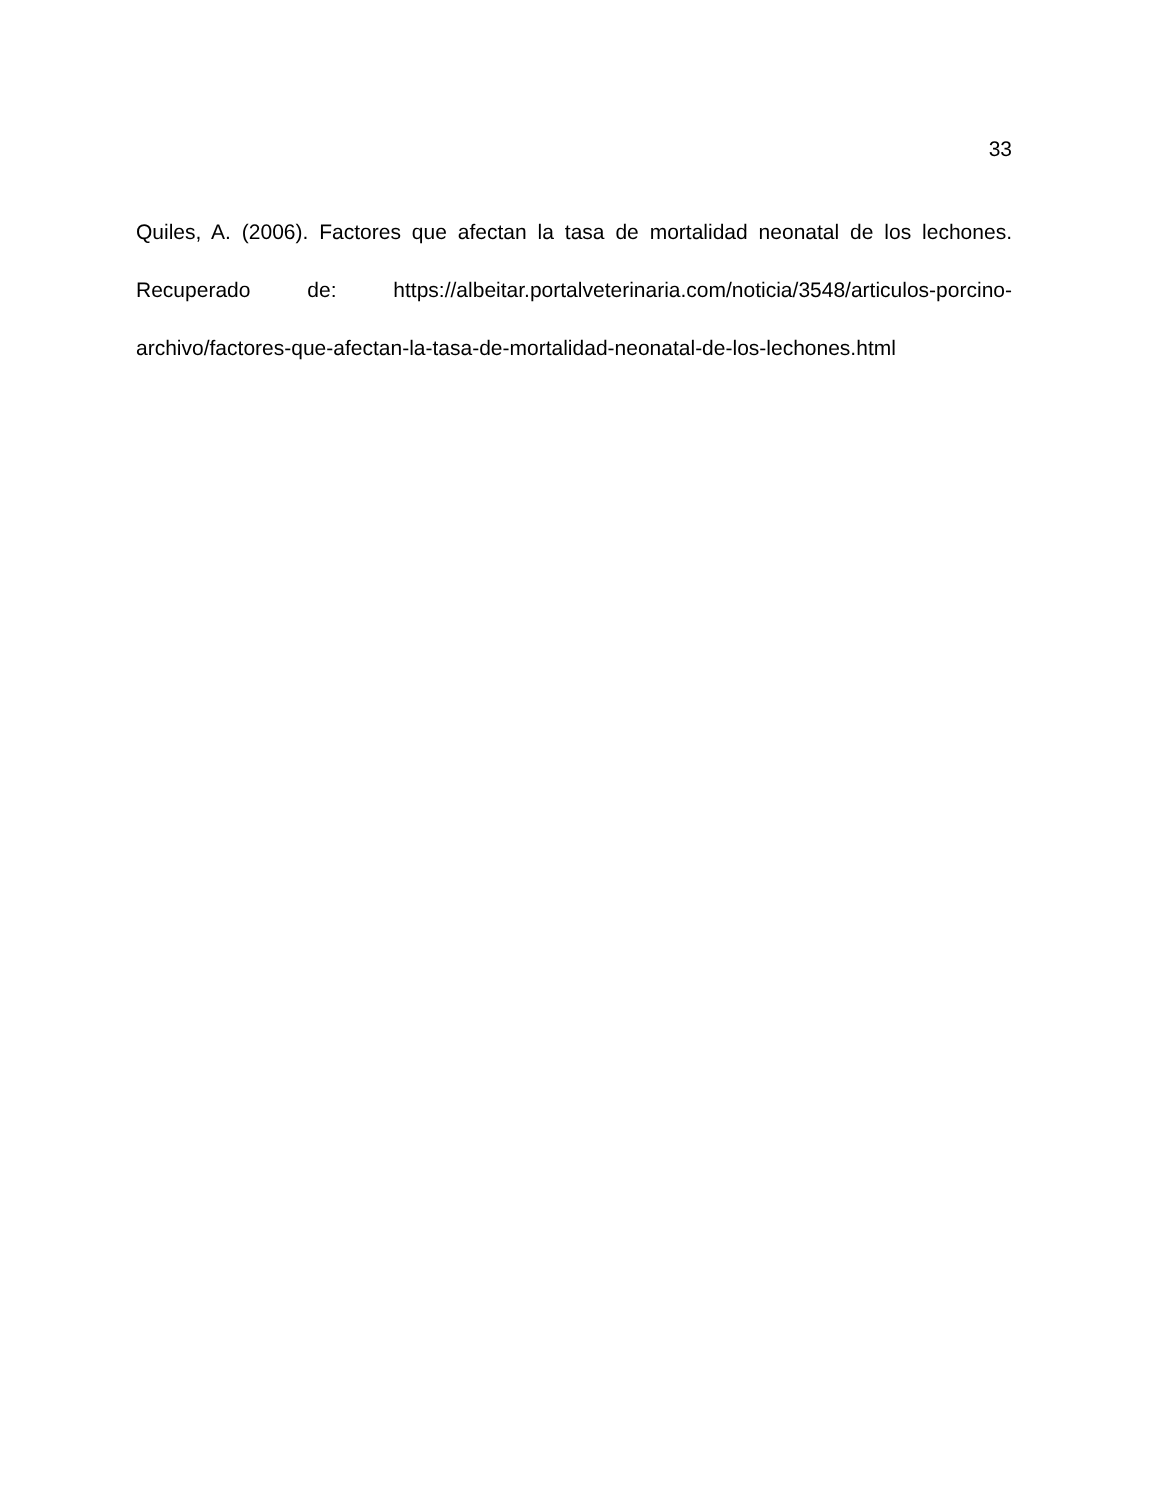33
Quiles, A. (2006). Factores que afectan la tasa de mortalidad neonatal de los lechones. Recuperado de: https://albeitar.portalveterinaria.com/noticia/3548/articulos-porcino-archivo/factores-que-afectan-la-tasa-de-mortalidad-neonatal-de-los-lechones.html